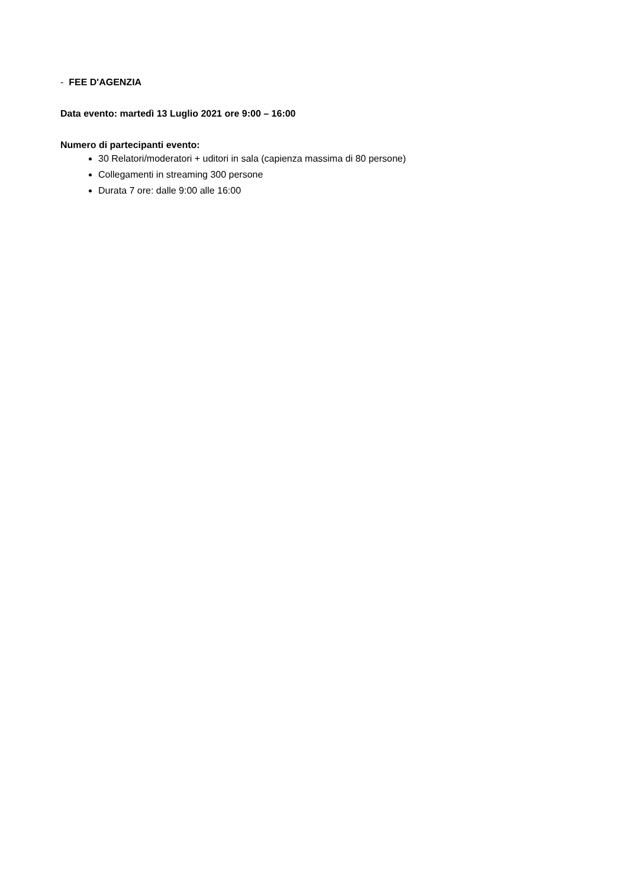- FEE D'AGENZIA
Data evento: martedì 13 Luglio 2021 ore 9:00 – 16:00
Numero di partecipanti evento:
30 Relatori/moderatori + uditori in sala (capienza massima di 80 persone)
Collegamenti in streaming 300 persone
Durata 7 ore: dalle 9:00 alle 16:00